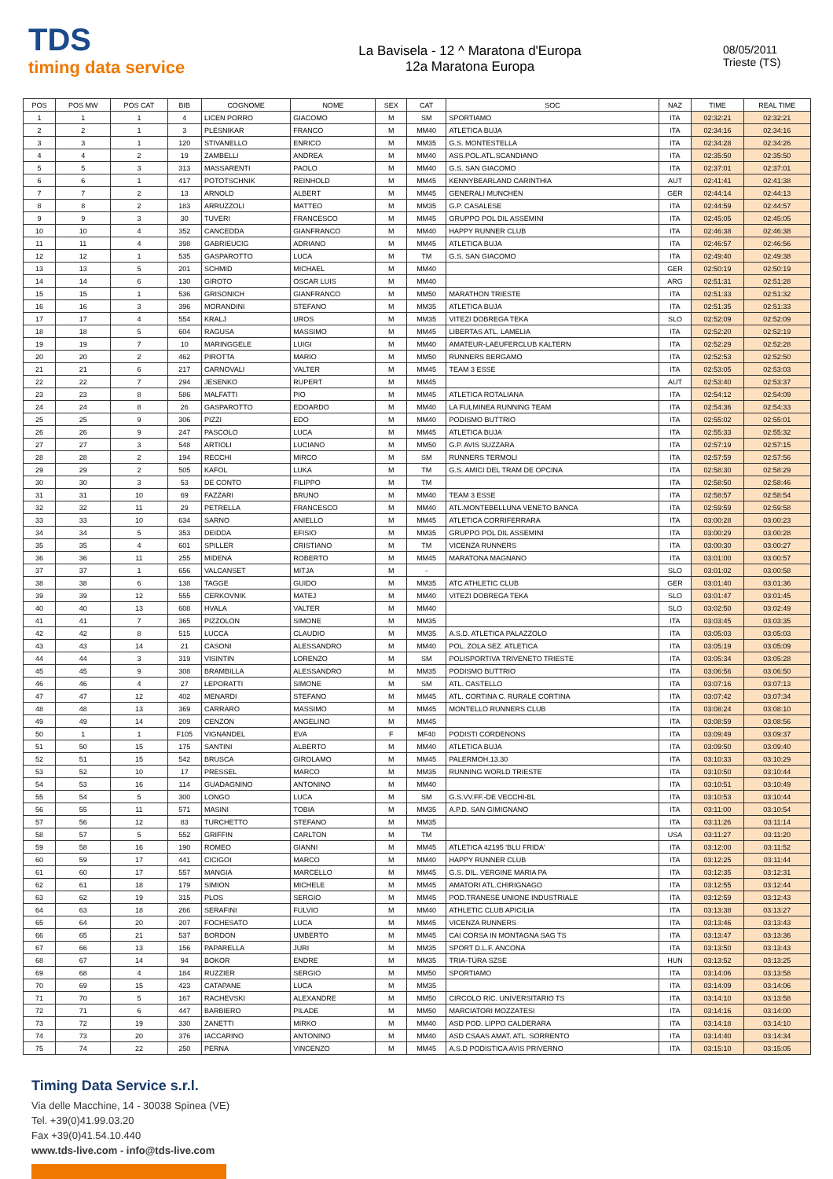TDS
timing data service
La Bavisela - 12 ^ Maratona d'Europa
12a Maratona Europa
08/05/2011
Trieste (TS)
| POS | POS MW | POS CAT | BIB | COGNOME | NOME | SEX | CAT | SOC | NAZ | TIME | REAL TIME |
| --- | --- | --- | --- | --- | --- | --- | --- | --- | --- | --- | --- |
| 1 | 1 | 1 | 4 | LICEN PORRO | GIACOMO | M | SM | SPORTIAMO | ITA | 02:32:21 | 02:32:21 |
| 2 | 2 | 1 | 3 | PLESNIKAR | FRANCO | M | MM40 | ATLETICA BUJA | ITA | 02:34:16 | 02:34:16 |
| 3 | 3 | 1 | 120 | STIVANELLO | ENRICO | M | MM35 | G.S. MONTESTELLA | ITA | 02:34:28 | 02:34:26 |
| 4 | 4 | 2 | 19 | ZAMBELLI | ANDREA | M | MM40 | ASS.POL.ATL.SCANDIANO | ITA | 02:35:50 | 02:35:50 |
| 5 | 5 | 3 | 313 | MASSARENTI | PAOLO | M | MM40 | G.S. SAN GIACOMO | ITA | 02:37:01 | 02:37:01 |
| 6 | 6 | 1 | 417 | POTOTSCHNIK | REINHOLD | M | MM45 | KENNYBEARLAND CARINTHIA | AUT | 02:41:41 | 02:41:38 |
| 7 | 7 | 2 | 13 | ARNOLD | ALBERT | M | MM45 | GENERALI MUNCHEN | GER | 02:44:14 | 02:44:13 |
| 8 | 8 | 2 | 183 | ARRUZZOLI | MATTEO | M | MM35 | G.P. CASALESE | ITA | 02:44:59 | 02:44:57 |
| 9 | 9 | 3 | 30 | TUVERI | FRANCESCO | M | MM45 | GRUPPO POL DIL ASSEMINI | ITA | 02:45:05 | 02:45:05 |
| 10 | 10 | 4 | 352 | CANCEDDA | GIANFRANCO | M | MM40 | HAPPY RUNNER CLUB | ITA | 02:46:38 | 02:46:38 |
| 11 | 11 | 4 | 398 | GABRIEUCIG | ADRIANO | M | MM45 | ATLETICA BUJA | ITA | 02:46:57 | 02:46:56 |
| 12 | 12 | 1 | 535 | GASPAROTTO | LUCA | M | TM | G.S. SAN GIACOMO | ITA | 02:49:40 | 02:49:38 |
| 13 | 13 | 5 | 201 | SCHMID | MICHAEL | M | MM40 | | GER | 02:50:19 | 02:50:19 |
| 14 | 14 | 6 | 130 | GIROTO | OSCAR LUIS | M | MM40 | | ARG | 02:51:31 | 02:51:28 |
| 15 | 15 | 1 | 536 | GRISONICH | GIANFRANCO | M | MM50 | MARATHON TRIESTE | ITA | 02:51:33 | 02:51:32 |
| 16 | 16 | 3 | 396 | MORANDINI | STEFANO | M | MM35 | ATLETICA BUJA | ITA | 02:51:35 | 02:51:33 |
| 17 | 17 | 4 | 554 | KRALJ | UROS | M | MM35 | VITEZI DOBREGA TEKA | SLO | 02:52:09 | 02:52:09 |
| 18 | 18 | 5 | 604 | RAGUSA | MASSIMO | M | MM45 | LIBERTAS ATL. LAMELIA | ITA | 02:52:20 | 02:52:19 |
| 19 | 19 | 7 | 10 | MARINGGELE | LUIGI | M | MM40 | AMATEUR-LAEUFERCLUB KALTERN | ITA | 02:52:29 | 02:52:28 |
| 20 | 20 | 2 | 462 | PIROTTA | MARIO | M | MM50 | RUNNERS BERGAMO | ITA | 02:52:53 | 02:52:50 |
| 21 | 21 | 6 | 217 | CARNOVALI | VALTER | M | MM45 | TEAM 3 ESSE | ITA | 02:53:05 | 02:53:03 |
| 22 | 22 | 7 | 294 | JESENKO | RUPERT | M | MM45 | | AUT | 02:53:40 | 02:53:37 |
| 23 | 23 | 8 | 586 | MALFATTI | PIO | M | MM45 | ATLETICA ROTALIANA | ITA | 02:54:12 | 02:54:09 |
| 24 | 24 | 8 | 26 | GASPAROTTO | EDOARDO | M | MM40 | LA FULMINEA RUNNING TEAM | ITA | 02:54:36 | 02:54:33 |
| 25 | 25 | 9 | 306 | PIZZI | EDO | M | MM40 | PODISMO BUTTRIO | ITA | 02:55:02 | 02:55:01 |
| 26 | 26 | 9 | 247 | PASCOLO | LUCA | M | MM45 | ATLETICA BUJA | ITA | 02:55:33 | 02:55:32 |
| 27 | 27 | 3 | 548 | ARTIOLI | LUCIANO | M | MM50 | G.P. AVIS SUZZARA | ITA | 02:57:19 | 02:57:15 |
| 28 | 28 | 2 | 194 | RECCHI | MIRCO | M | SM | RUNNERS TERMOLI | ITA | 02:57:59 | 02:57:56 |
| 29 | 29 | 2 | 505 | KAFOL | LUKA | M | TM | G.S. AMICI DEL TRAM DE OPCINA | ITA | 02:58:30 | 02:58:29 |
| 30 | 30 | 3 | 53 | DE CONTO | FILIPPO | M | TM | | ITA | 02:58:50 | 02:58:46 |
| 31 | 31 | 10 | 69 | FAZZARI | BRUNO | M | MM40 | TEAM 3 ESSE | ITA | 02:58:57 | 02:58:54 |
| 32 | 32 | 11 | 29 | PETRELLA | FRANCESCO | M | MM40 | ATL.MONTEBELLUNA VENETO BANCA | ITA | 02:59:59 | 02:59:58 |
| 33 | 33 | 10 | 634 | SARNO | ANIELLO | M | MM45 | ATLETICA CORRIFERRARA | ITA | 03:00:28 | 03:00:23 |
| 34 | 34 | 5 | 353 | DEIDDA | EFISIO | M | MM35 | GRUPPO POL DIL ASSEMINI | ITA | 03:00:29 | 03:00:28 |
| 35 | 35 | 4 | 601 | SPILLER | CRISTIANO | M | TM | VICENZA RUNNERS | ITA | 03:00:30 | 03:00:27 |
| 36 | 36 | 11 | 255 | MIDENA | ROBERTO | M | MM45 | MARATONA MAGNANO | ITA | 03:01:00 | 03:00:57 |
| 37 | 37 | 1 | 656 | VALCANSET | MITJA | M | - | | SLO | 03:01:02 | 03:00:58 |
| 38 | 38 | 6 | 138 | TAGGE | GUIDO | M | MM35 | ATC ATHLETIC CLUB | GER | 03:01:40 | 03:01:36 |
| 39 | 39 | 12 | 555 | CERKOVNIK | MATEJ | M | MM40 | VITEZI DOBREGA TEKA | SLO | 03:01:47 | 03:01:45 |
| 40 | 40 | 13 | 608 | HVALA | VALTER | M | MM40 | | SLO | 03:02:50 | 03:02:49 |
| 41 | 41 | 7 | 365 | PIZZOLON | SIMONE | M | MM35 | | ITA | 03:03:45 | 03:03:35 |
| 42 | 42 | 8 | 515 | LUCCA | CLAUDIO | M | MM35 | A.S.D. ATLETICA PALAZZOLO | ITA | 03:05:03 | 03:05:03 |
| 43 | 43 | 14 | 21 | CASONI | ALESSANDRO | M | MM40 | POL. ZOLA SEZ. ATLETICA | ITA | 03:05:19 | 03:05:09 |
| 44 | 44 | 3 | 319 | VISINTIN | LORENZO | M | SM | POLISPORTIVA TRIVENETO TRIESTE | ITA | 03:05:34 | 03:05:28 |
| 45 | 45 | 9 | 308 | BRAMBILLA | ALESSANDRO | M | MM35 | PODISMO BUTTRIO | ITA | 03:06:56 | 03:06:50 |
| 46 | 46 | 4 | 27 | LEPORATTI | SIMONE | M | SM | ATL. CASTELLO | ITA | 03:07:16 | 03:07:13 |
| 47 | 47 | 12 | 402 | MENARDI | STEFANO | M | MM45 | ATL. CORTINA C. RURALE CORTINA | ITA | 03:07:42 | 03:07:34 |
| 48 | 48 | 13 | 369 | CARRARO | MASSIMO | M | MM45 | MONTELLO RUNNERS CLUB | ITA | 03:08:24 | 03:08:10 |
| 49 | 49 | 14 | 209 | CENZON | ANGELINO | M | MM45 | | ITA | 03:08:59 | 03:08:56 |
| 50 | 1 | 1 | F105 | VIGNANDEL | EVA | F | MF40 | PODISTI CORDENONS | ITA | 03:09:49 | 03:09:37 |
| 51 | 50 | 15 | 175 | SANTINI | ALBERTO | M | MM40 | ATLETICA BUJA | ITA | 03:09:50 | 03:09:40 |
| 52 | 51 | 15 | 542 | BRUSCA | GIROLAMO | M | MM45 | PALERMOH.13.30 | ITA | 03:10:33 | 03:10:29 |
| 53 | 52 | 10 | 17 | PRESSEL | MARCO | M | MM35 | RUNNING WORLD TRIESTE | ITA | 03:10:50 | 03:10:44 |
| 54 | 53 | 16 | 114 | GUADAGNINO | ANTONINO | M | MM40 | | ITA | 03:10:51 | 03:10:49 |
| 55 | 54 | 5 | 300 | LONGO | LUCA | M | SM | G.S.VV.FF.-DE VECCHI-BL | ITA | 03:10:53 | 03:10:44 |
| 56 | 55 | 11 | 571 | MASINI | TOBIA | M | MM35 | A.P.D. SAN GIMIGNANO | ITA | 03:11:00 | 03:10:54 |
| 57 | 56 | 12 | 83 | TURCHETTO | STEFANO | M | MM35 | | ITA | 03:11:26 | 03:11:14 |
| 58 | 57 | 5 | 552 | GRIFFIN | CARLTON | M | TM | | USA | 03:11:27 | 03:11:20 |
| 59 | 58 | 16 | 190 | ROMEO | GIANNI | M | MM45 | ATLETICA 42195 'BLU FRIDA' | ITA | 03:12:00 | 03:11:52 |
| 60 | 59 | 17 | 441 | CICIGOI | MARCO | M | MM40 | HAPPY RUNNER CLUB | ITA | 03:12:25 | 03:11:44 |
| 61 | 60 | 17 | 557 | MANGIA | MARCELLO | M | MM45 | G.S. DIL. VERGINE MARIA PA | ITA | 03:12:35 | 03:12:31 |
| 62 | 61 | 18 | 179 | SIMION | MICHELE | M | MM45 | AMATORI ATL.CHIRIGNAGO | ITA | 03:12:55 | 03:12:44 |
| 63 | 62 | 19 | 315 | PLOS | SERGIO | M | MM45 | POD.TRANESE UNIONE INDUSTRIALE | ITA | 03:12:59 | 03:12:43 |
| 64 | 63 | 18 | 266 | SERAFINI | FULVIO | M | MM40 | ATHLETIC CLUB APICILIA | ITA | 03:13:38 | 03:13:27 |
| 65 | 64 | 20 | 207 | FOCHESATO | LUCA | M | MM45 | VICENZA RUNNERS | ITA | 03:13:46 | 03:13:43 |
| 66 | 65 | 21 | 537 | BORDON | UMBERTO | M | MM45 | CAI CORSA IN MONTAGNA SAG TS | ITA | 03:13:47 | 03:13:36 |
| 67 | 66 | 13 | 156 | PAPARELLA | JURI | M | MM35 | SPORT D.L.F. ANCONA | ITA | 03:13:50 | 03:13:43 |
| 68 | 67 | 14 | 94 | BOKOR | ENDRE | M | MM35 | TRIA-TÚRA SZSE | HUN | 03:13:52 | 03:13:25 |
| 69 | 68 | 4 | 184 | RUZZIER | SERGIO | M | MM50 | SPORTIAMO | ITA | 03:14:06 | 03:13:58 |
| 70 | 69 | 15 | 423 | CATAPANE | LUCA | M | MM35 | | ITA | 03:14:09 | 03:14:06 |
| 71 | 70 | 5 | 167 | RACHEVSKI | ALEXANDRE | M | MM50 | CIRCOLO RIC. UNIVERSITARIO TS | ITA | 03:14:10 | 03:13:58 |
| 72 | 71 | 6 | 447 | BARBIERO | PILADE | M | MM50 | MARCIATORI MOZZATESI | ITA | 03:14:16 | 03:14:00 |
| 73 | 72 | 19 | 330 | ZANETTI | MIRKO | M | MM40 | ASD POD. LIPPO CALDERARA | ITA | 03:14:18 | 03:14:10 |
| 74 | 73 | 20 | 376 | IACCARINO | ANTONINO | M | MM40 | ASD CSAAS AMAT. ATL. SORRENTO | ITA | 03:14:40 | 03:14:34 |
| 75 | 74 | 22 | 250 | PERNA | VINCENZO | M | MM45 | A.S.D PODISTICA AVIS PRIVERNO | ITA | 03:15:10 | 03:15:05 |
Timing Data Service s.r.l.
Via delle Macchine, 14 - 30038 Spinea (VE)
Tel. +39(0)41.99.03.20
Fax +39(0)41.54.10.440
www.tds-live.com - info@tds-live.com